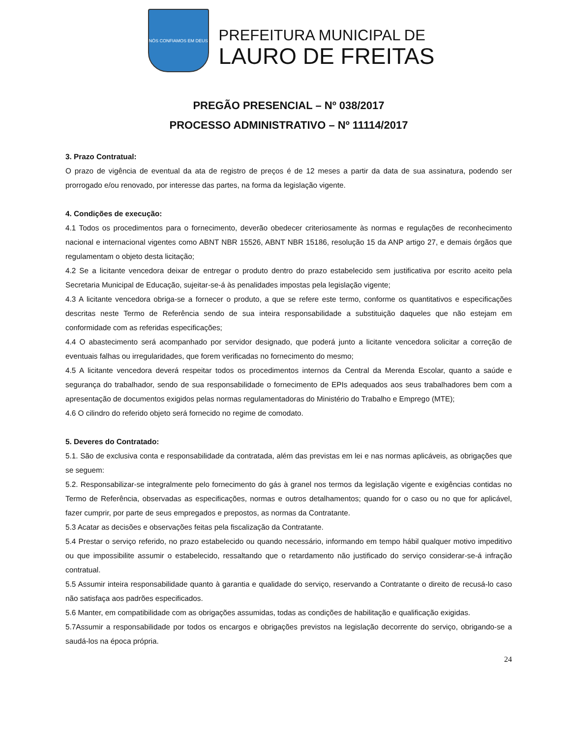NÓS CONFIAMOS EM DEUS
PREFEITURA MUNICIPAL DE
LAURO DE FREITAS
PREGÃO PRESENCIAL – Nº 038/2017
PROCESSO ADMINISTRATIVO – Nº 11114/2017
3. Prazo Contratual:
O prazo de vigência de eventual da ata de registro de preços é de 12 meses a partir da data de sua assinatura, podendo ser prorrogado e/ou renovado, por interesse das partes, na forma da legislação vigente.
4. Condições de execução:
4.1 Todos os procedimentos para o fornecimento, deverão obedecer criteriosamente às normas e regulações de reconhecimento nacional e internacional vigentes como ABNT NBR 15526, ABNT NBR 15186, resolução 15 da ANP artigo 27, e demais órgãos que regulamentam o objeto desta licitação;
4.2 Se a licitante vencedora deixar de entregar o produto dentro do prazo estabelecido sem justificativa por escrito aceito pela Secretaria Municipal de Educação, sujeitar-se-á às penalidades impostas pela legislação vigente;
4.3 A licitante vencedora obriga-se a fornecer o produto, a que se refere este termo, conforme os quantitativos e especificações descritas neste Termo de Referência sendo de sua inteira responsabilidade a substituição daqueles que não estejam em conformidade com as referidas especificações;
4.4 O abastecimento será acompanhado por servidor designado, que poderá junto a licitante vencedora solicitar a correção de eventuais falhas ou irregularidades, que forem verificadas no fornecimento do mesmo;
4.5 A licitante vencedora deverá respeitar todos os procedimentos internos da Central da Merenda Escolar, quanto a saúde e segurança do trabalhador, sendo de sua responsabilidade o fornecimento de EPIs adequados aos seus trabalhadores bem com a apresentação de documentos exigidos pelas normas regulamentadoras do Ministério do Trabalho e Emprego (MTE);
4.6 O cilindro do referido objeto será fornecido no regime de comodato.
5. Deveres do Contratado:
5.1. São de exclusiva conta e responsabilidade da contratada, além das previstas em lei e nas normas aplicáveis, as obrigações que se seguem:
5.2. Responsabilizar-se integralmente pelo fornecimento do gás à granel nos termos da legislação vigente e exigências contidas no Termo de Referência, observadas as especificações, normas e outros detalhamentos; quando for o caso ou no que for aplicável, fazer cumprir, por parte de seus empregados e prepostos, as normas da Contratante.
5.3 Acatar as decisões e observações feitas pela fiscalização da Contratante.
5.4 Prestar o serviço referido, no prazo estabelecido ou quando necessário, informando em tempo hábil qualquer motivo impeditivo ou que impossibilite assumir o estabelecido, ressaltando que o retardamento não justificado do serviço considerar-se-á infração contratual.
5.5 Assumir inteira responsabilidade quanto à garantia e qualidade do serviço, reservando a Contratante o direito de recusá-lo caso não satisfaça aos padrões especificados.
5.6 Manter, em compatibilidade com as obrigações assumidas, todas as condições de habilitação e qualificação exigidas.
5.7Assumir a responsabilidade por todos os encargos e obrigações previstos na legislação decorrente do serviço, obrigando-se a saudá-los na época própria.
24